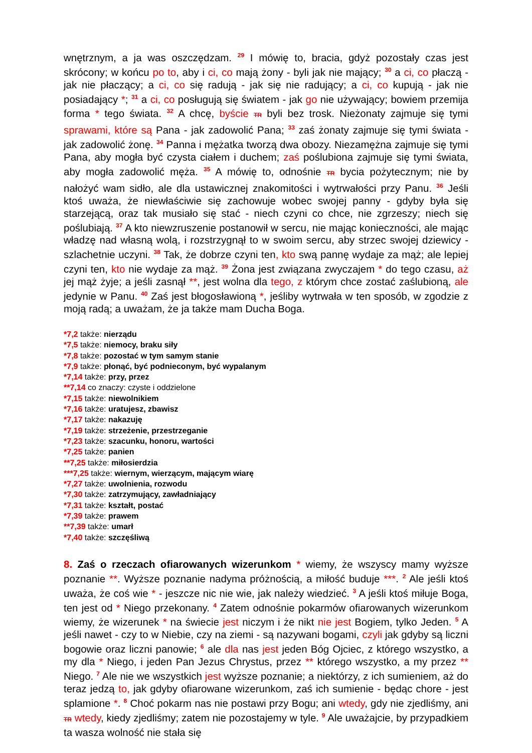wnętrznym, a ja was oszczędzam. <sup>29</sup> I mówię to, bracia, gdyż pozostały czas jest skrócony; w końcu po to, aby i ci, co mają żony - byli jak nie mający; <sup>30</sup> a ci, co płaczą - jak nie płaczący; a ci, co się radują - jak się nie radujący; a ci, co kupują - jak nie posiadający *; <sup>31</sup> a ci, co posługują się światem - jak go nie używający; bowiem przemija forma * tego świata. <sup>32</sup> A chcę, byście TR byli bez trosk. Nieżonaty zajmuje się tymi sprawami, które są Pana - jak zadowolić Pana; <sup>33</sup> zaś żonaty zajmuje się tymi świata - jak zadowolić żonę. <sup>34</sup> Panna i mężatka tworzą dwa obozy. Niezamężna zajmuje się tymi Pana, aby mogła być czysta ciałem i duchem; zaś poślubiona zajmuje się tymi świata, aby mogła zadowolić męża. <sup>35</sup> A mówię to, odnośnie TR bycia pożytecznym; nie by nałożyć wam sidło, ale dla ustawicznej znakomitości i wytrwałości przy Panu. <sup>36</sup> Jeśli ktoś uważa, że niewłaściwie się zachowuje wobec swojej panny - gdyby była się starzejącą, oraz tak musiało się stać - niech czyni co chce, nie zgrzeszy; niech się poślubiają. <sup>37</sup> A kto niewzruszenie postanowił w sercu, nie mając konieczności, ale mając władzę nad własną wolą, i rozstrzygnął to w swoim sercu, aby strzec swojej dziewicy - szlachetnie uczyni. <sup>38</sup> Tak, że dobrze czyni ten, kto swą pannę wydaje za mąż; ale lepiej czyni ten, kto nie wydaje za mąż. <sup>39</sup> Żona jest związana zwyczajem * do tego czasu, aż jej mąż żyje; a jeśli zasnął **, jest wolna dla tego, z którym chce zostać zaślubioną, ale jedynie w Panu. <sup>40</sup> Zaś jest błogosławioną *, jeśliby wytrwała w ten sposób, w zgodzie z moją radą; a uważam, że ja także mam Ducha Boga.
*7,2 także: nierządu
*7,5 także: niemocy, braku siły
*7,8 także: pozostać w tym samym stanie
*7,9 także: płonąć, być podnieconym, być wypalanym
*7,14 także: przy, przez
**7,14 co znaczy: czyste i oddzielone
*7,15 także: niewolnikiem
*7,16 także: uratujesz, zbawisz
*7,17 także: nakazuję
*7,19 także: strzeżenie, przestrzeganie
*7,23 także: szacunku, honoru, wartości
*7,25 także: panien
**7,25 także: miłosierdzia
***7,25 także: wiernym, wierzącym, mającym wiarę
*7,27 także: uwolnienia, rozwodu
*7,30 także: zatrzymujący, zawładniający
*7,31 także: kształt, postać
*7,39 także: prawem
**7,39 także: umarł
*7,40 także: szczęśliwą
8. Zaś o rzeczach ofiarowanych wizerunkom * wiemy, że wszyscy mamy wyższe poznanie **. Wyższe poznanie nadyma próżnością, a miłość buduje ***. <sup>2</sup> Ale jeśli ktoś uważa, że coś wie * - jeszcze nic nie wie, jak należy wiedzieć. <sup>3</sup> A jeśli ktoś miłuje Boga, ten jest od * Niego przekonany. <sup>4</sup> Zatem odnośnie pokarmów ofiarowanych wizerunkom wiemy, że wizerunek * na świecie jest niczym i że nikt nie jest Bogiem, tylko Jeden. <sup>5</sup> A jeśli nawet - czy to w Niebie, czy na ziemi - są nazywani bogami, czyli jak gdyby są liczni bogowie oraz liczni panowie; <sup>6</sup> ale dla nas jest jeden Bóg Ojciec, z którego wszystko, a my dla * Niego, i jeden Pan Jezus Chrystus, przez ** którego wszystko, a my przez ** Niego. <sup>7</sup> Ale nie we wszystkich jest wyższe poznanie; a niektórzy, z ich sumieniem, aż do teraz jedzą to, jak gdyby ofiarowane wizerunkom, zaś ich sumienie - będąc chore - jest splamione *. <sup>8</sup> Choć pokarm nas nie postawi przy Bogu; ani wtedy, gdy nie zjedliśmy, ani TR wtedy, kiedy zjedliśmy; zatem nie pozostajemy w tyle. <sup>9</sup> Ale uważajcie, by przypadkiem ta wasza wolność nie stała się